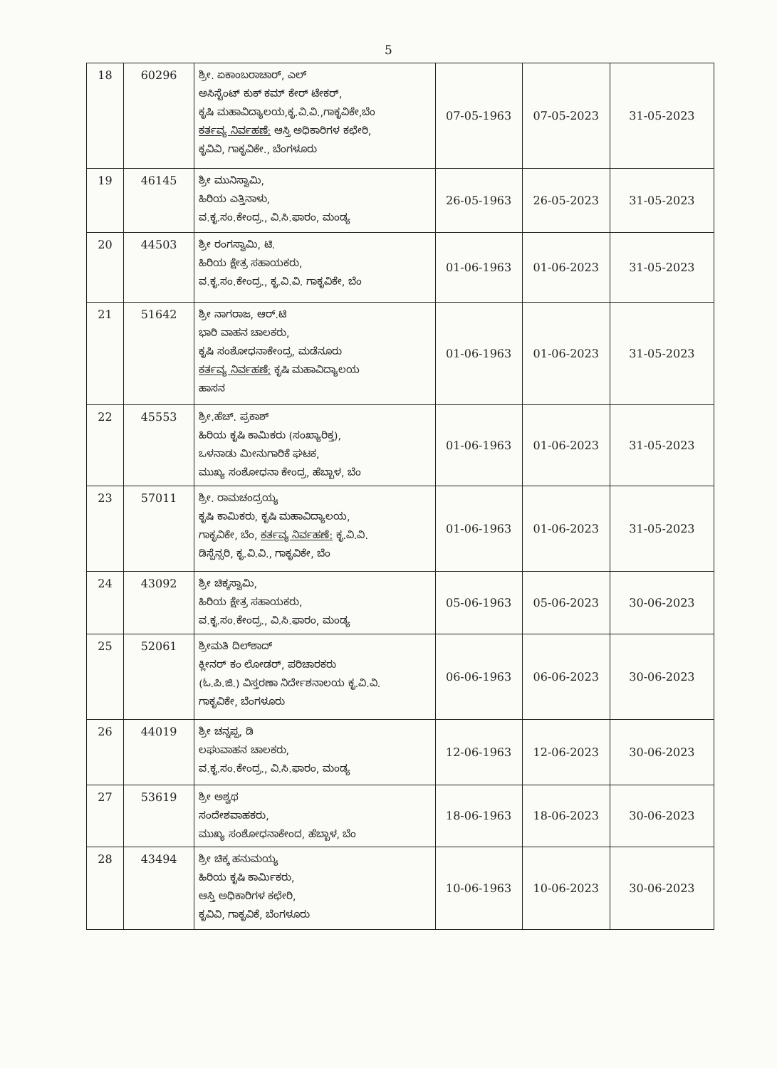5
| 18 | 60296 | ಶ್ರೀ. ಏಕಾಂಬರಾಚಾರ್, ಎಲ್ ಅಸಿಸ್ಟೆಂಟ್ ಕುಕ್ ಕಮ್ ಕೇರ್ ಟೇಕರ್, ಕೃಷಿ ಮಹಾವಿದ್ಯಾಲಯ,ಕೃ.ವಿ.ವಿ.,ಗಾಕೃವಿಕೇ,ಬೆಂ ಕರ್ತವ್ಯ ನಿರ್ವಹಣೆ: ಆಸ್ತಿ ಅಧಿಕಾರಿಗಳ ಕಛೇರಿ, ಕೃವಿವಿ, ಗಾಕೃವಿಕೇ., ಬೆಂಗಳೂರು | 07-05-1963 | 07-05-2023 | 31-05-2023 |
| 19 | 46145 | ಶ್ರೀ ಮುನಿಸ್ವಾಮಿ, ಹಿರಿಯ ಎತ್ತಿನಾಳು, ವ.ಕೃ.ಸಂ.ಕೇಂದ್ರ., ವಿ.ಸಿ.ಫಾರಂ, ಮಂಡ್ಯ | 26-05-1963 | 26-05-2023 | 31-05-2023 |
| 20 | 44503 | ಶ್ರೀ ರಂಗಸ್ವಾಮಿ, ಟಿ. ಹಿರಿಯ ಕ್ಷೇತ್ರ ಸಹಾಯಕರು, ವ.ಕೃ.ಸಂ.ಕೇಂದ್ರ., ಕೃ.ವಿ.ವಿ. ಗಾಕೃವಿಕೇ, ಬೆಂ | 01-06-1963 | 01-06-2023 | 31-05-2023 |
| 21 | 51642 | ಶ್ರೀ ನಾಗರಾಜ, ಆರ್.ಟಿ ಭಾರಿ ವಾಹನ ಚಾಲಕರು, ಕೃಷಿ ಸಂಶೋಧನಾಕೇಂದ್ರ, ಮಡೆನೂರು ಕರ್ತವ್ಯ ನಿರ್ವಹಣೆ: ಕೃಷಿ ಮಹಾವಿದ್ಯಾಲಯ ಹಾಸನ | 01-06-1963 | 01-06-2023 | 31-05-2023 |
| 22 | 45553 | ಶ್ರೀ.ಹೆಚ್. ಪ್ರಕಾಶ್ ಹಿರಿಯ ಕೃಷಿ ಕಾಮಿಕರು (ಸಂಖ್ಯಾರಿಕ್ತ), ಒಳನಾಡು ಮೀನುಗಾರಿಕೆ ಘಟಕ, ಮುಖ್ಯ ಸಂಶೋಧನಾ ಕೇಂದ್ರ, ಹೆಬ್ಬಾಳ, ಬೆಂ | 01-06-1963 | 01-06-2023 | 31-05-2023 |
| 23 | 57011 | ಶ್ರೀ. ರಾಮಚಂದ್ರಯ್ಯ ಕೃಷಿ ಕಾಮಿಕರು, ಕೃಷಿ ಮಹಾವಿದ್ಯಾಲಯ, ಗಾಕೃವಿಕೇ, ಬೆಂ, ಕರ್ತವ್ಯ ನಿರ್ವಹಣೆ: ಕೃ.ವಿ.ವಿ. ಡಿಸ್ಪೆನ್ಸರಿ, ಕೃ.ವಿ.ವಿ., ಗಾಕೃವಿಕೇ, ಬೆಂ | 01-06-1963 | 01-06-2023 | 31-05-2023 |
| 24 | 43092 | ಶ್ರೀ ಚಿಕ್ಕಸ್ವಾಮಿ, ಹಿರಿಯ ಕ್ಷೇತ್ರ ಸಹಾಯಕರು, ವ.ಕೃ.ಸಂ.ಕೇಂದ್ರ., ವಿ.ಸಿ.ಫಾರಂ, ಮಂಡ್ಯ | 05-06-1963 | 05-06-2023 | 30-06-2023 |
| 25 | 52061 | ಶ್ರೀಮತಿ ದಿಲ್‌ಶಾದ್ ಕ್ಲೀನರ್ ಕಂ ಲೋಡರ್, ಪರಿಚಾರಕರು (ಓ.ಪಿ.ಜಿ.) ವಿಸ್ತರಣಾ ನಿರ್ದೇಶನಾಲಯ ಕೃ.ವಿ.ವಿ. ಗಾಕೃವಿಕೇ, ಬೆಂಗಳೂರು | 06-06-1963 | 06-06-2023 | 30-06-2023 |
| 26 | 44019 | ಶ್ರೀ ಚನ್ನಪ್ಪ, ಡಿ ಲಘುವಾಹನ ಚಾಲಕರು, ವ.ಕೃ.ಸಂ.ಕೇಂದ್ರ., ವಿ.ಸಿ.ಫಾರಂ, ಮಂಡ್ಯ | 12-06-1963 | 12-06-2023 | 30-06-2023 |
| 27 | 53619 | ಶ್ರೀ ಅಶ್ವಥ ಸಂದೇಶವಾಹಕರು, ಮುಖ್ಯ ಸಂಶೋಧನಾಕೇಂದ, ಹೆಬ್ಬಾಳ, ಬೆಂ | 18-06-1963 | 18-06-2023 | 30-06-2023 |
| 28 | 43494 | ಶ್ರೀ ಚಿಕ್ಕ ಹನುಮಯ್ಯ ಹಿರಿಯ ಕೃಷಿ ಕಾರ್ಮಿಕರು, ಆಸ್ತಿ ಅಧಿಕಾರಿಗಳ ಕಛೇರಿ, ಕೃವಿವಿ, ಗಾಕೃವಿಕೆ, ಬೆಂಗಳೂರು | 10-06-1963 | 10-06-2023 | 30-06-2023 |